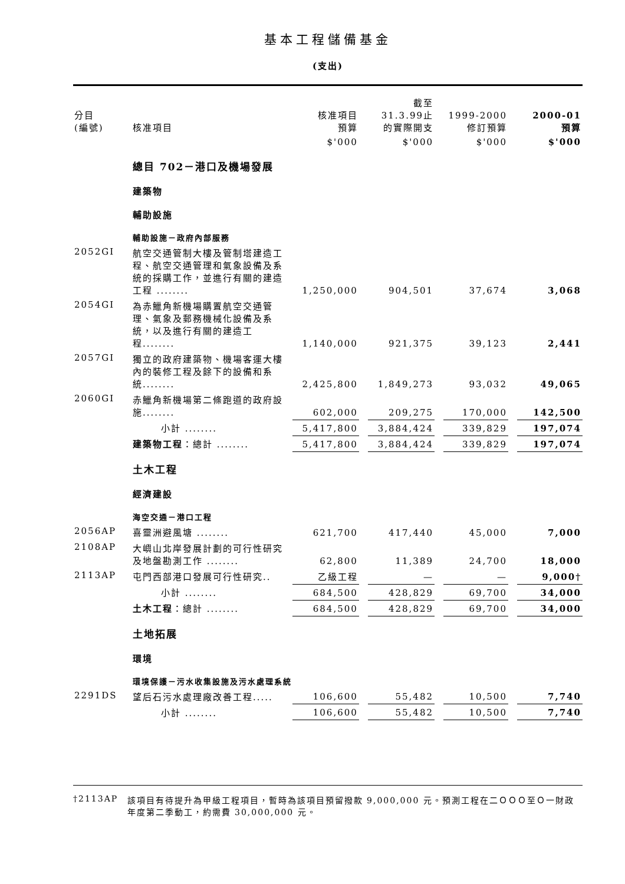基本工程儲備基金
(支出)
| 分目 (編號) | 核准項目 | 核准項目 預算 | | 截至 31.3.99止 的實際開支 | | 1999-2000 修訂預算 | | 2000-01 預算 |
| | | $'000 | | $'000 | | $'000 | | $'000 |
| | 總目 702－港口及機場發展 | | | | | | | |
| | 建築物 | | | | | | | |
| | 輔助設施 | | | | | | | |
| | 輔助設施－政府內部服務 | | | | | | | |
| 2052GI | 航空交通管制大樓及管制塔建造工程、航空交通管理和氣象設備及系統的採購工作，並進行有關的建造工程 ........ | 1,250,000 | | 904,501 | | 37,674 | | 3,068 |
| 2054GI | 為赤鱲角新機場購置航空交通管理、氣象及郵務機械化設備及系統，以及進行有關的建造工程........ | 1,140,000 | | 921,375 | | 39,123 | | 2,441 |
| 2057GI | 獨立的政府建築物、機場客運大樓內的裝修工程及餘下的設備和系統........ | 2,425,800 | | 1,849,273 | | 93,032 | | 49,065 |
| 2060GI | 赤鱲角新機場第二條跑道的政府設施........ | 602,000 | | 209,275 | | 170,000 | | 142,500 |
| | 小計 ........ | 5,417,800 | | 3,884,424 | | 339,829 | | 197,074 |
| | 建築物工程 ：總計 ........ | 5,417,800 | | 3,884,424 | | 339,829 | | 197,074 |
| | 土木工程 | | | | | | | |
| | 經濟建設 | | | | | | | |
| | 海空交通－港口工程 | | | | | | | |
| 2056AP | 喜靈洲避風塘 ........ | 621,700 | | 417,440 | | 45,000 | | 7,000 |
| 2108AP | 大嶼山北岸發展計劃的可行性研究及地盤勘測工作 ........ | 62,800 | | 11,389 | | 24,700 | | 18,000 |
| 2113AP | 屯門西部港口發展可行性研究.. | 乙級工程 | | — | | — | | 9,000† |
| | 小計 ........ | 684,500 | | 428,829 | | 69,700 | | 34,000 |
| | 土木工程 ：總計 ........ | 684,500 | | 428,829 | | 69,700 | | 34,000 |
| | 土地拓展 | | | | | | | |
| | 環境 | | | | | | | |
| | 環境保護－污水收集設施及污水處理系統 | | | | | | | |
| 2291DS | 望后石污水處理廠改善工程..... | 106,600 | | 55,482 | | 10,500 | | 7,740 |
| | 小計 ........ | 106,600 | | 55,482 | | 10,500 | | 7,740 |
†2113AP 該項目有待提升為甲級工程項目，暫時為該項目預留撥款 9,000,000 元。預測工程在二ＯＯＯ至Ｏ一財政年度第二季動工，約需費 30,000,000 元。